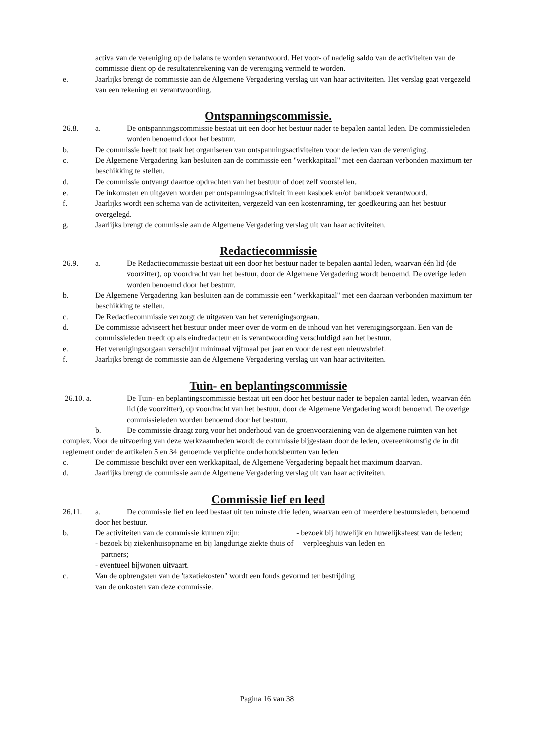activa van de vereniging op de balans te worden verantwoord. Het voor- of nadelig saldo van de activiteiten van de commissie dient op de resultatenrekening van de vereniging vermeld te worden.
e. Jaarlijks brengt de commissie aan de Algemene Vergadering verslag uit van haar activiteiten. Het verslag gaat vergezeld van een rekening en verantwoording.
Ontspanningscommissie.
26.8. a. De ontspanningscommissie bestaat uit een door het bestuur nader te bepalen aantal leden. De commissieleden worden benoemd door het bestuur.
b. De commissie heeft tot taak het organiseren van ontspanningsactiviteiten voor de leden van de vereniging.
c. De Algemene Vergadering kan besluiten aan de commissie een "werkkapitaal" met een daaraan verbonden maximum ter beschikking te stellen.
d. De commissie ontvangt daartoe opdrachten van het bestuur of doet zelf voorstellen.
e. De inkomsten en uitgaven worden per ontspanningsactiviteit in een kasboek en/of bankboek verantwoord.
f. Jaarlijks wordt een schema van de activiteiten, vergezeld van een kostenraming, ter goedkeuring aan het bestuur overgelegd.
g. Jaarlijks brengt de commissie aan de Algemene Vergadering verslag uit van haar activiteiten.
Redactiecommissie
26.9. a. De Redactiecommissie bestaat uit een door het bestuur nader te bepalen aantal leden, waarvan één lid (de voorzitter), op voordracht van het bestuur, door de Algemene Vergadering wordt benoemd. De overige leden worden benoemd door het bestuur.
b. De Algemene Vergadering kan besluiten aan de commissie een "werkkapitaal" met een daaraan verbonden maximum ter beschikking te stellen.
c. De Redactiecommissie verzorgt de uitgaven van het verenigingsorgaan.
d. De commissie adviseert het bestuur onder meer over de vorm en de inhoud van het verenigingsorgaan. Een van de commissieleden treedt op als eindredacteur en is verantwoording verschuldigd aan het bestuur.
e. Het verenigingsorgaan verschijnt minimaal vijfmaal per jaar en voor de rest een nieuwsbrief.
f. Jaarlijks brengt de commissie aan de Algemene Vergadering verslag uit van haar activiteiten.
Tuin- en beplantingscommissie
26.10. a. De Tuin- en beplantingscommissie bestaat uit een door het bestuur nader te bepalen aantal leden, waarvan één lid (de voorzitter), op voordracht van het bestuur, door de Algemene Vergadering wordt benoemd. De overige commissieleden worden benoemd door het bestuur.
b. De commissie draagt zorg voor het onderhoud van de groenvoorziening van de algemene ruimten van het complex. Voor de uitvoering van deze werkzaamheden wordt de commissie bijgestaan door de leden, overeenkomstig de in dit reglement onder de artikelen 5 en 34 genoemde verplichte onderhoudsbeurten van leden
c. De commissie beschikt over een werkkapitaal, de Algemene Vergadering bepaalt het maximum daarvan.
d. Jaarlijks brengt de commissie aan de Algemene Vergadering verslag uit van haar activiteiten.
Commissie lief en leed
26.11. a. De commissie lief en leed bestaat uit ten minste drie leden, waarvan een of meerdere bestuursleden, benoemd door het bestuur.
b. De activiteiten van de commissie kunnen zijn: - bezoek bij huwelijk en huwelijksfeest van de leden;
- bezoek bij ziekenhuisopname en bij langdurige ziekte thuis of verpleeghuis van leden en
partners;
- eventueel bijwonen uitvaart.
c. Van de opbrengsten van de 'taxatiekosten" wordt een fonds gevormd ter bestrijding
van de onkosten van deze commissie.
Pagina 16 van 38